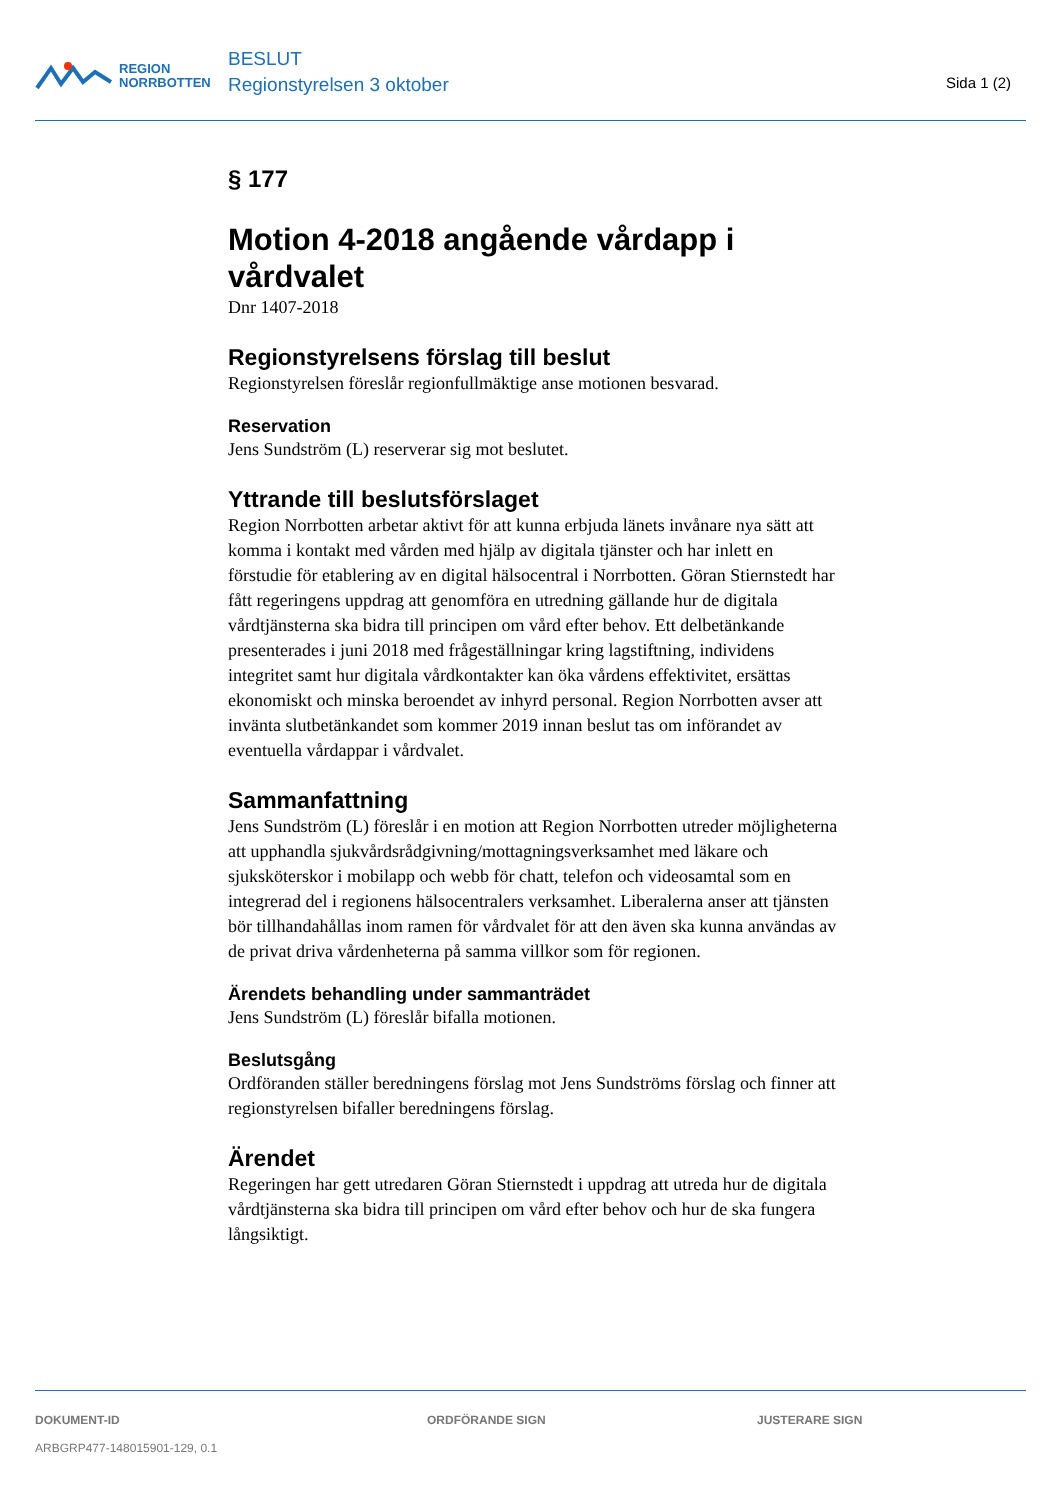REGION
NORRBOTTEN
BESLUT
Regionstyrelsen 3 oktober
Sida 1 (2)
§ 177
Motion 4-2018 angående vårdapp i vårdvalet
Dnr 1407-2018
Regionstyrelsens förslag till beslut
Regionstyrelsen föreslår regionfullmäktige anse motionen besvarad.
Reservation
Jens Sundström (L) reserverar sig mot beslutet.
Yttrande till beslutsförslaget
Region Norrbotten arbetar aktivt för att kunna erbjuda länets invånare nya sätt att komma i kontakt med vården med hjälp av digitala tjänster och har inlett en förstudie för etablering av en digital hälsocentral i Norrbotten. Göran Stiernstedt har fått regeringens uppdrag att genomföra en utredning gällande hur de digitala vårdtjänsterna ska bidra till principen om vård efter behov. Ett delbetänkande presenterades i juni 2018 med frågeställningar kring lagstiftning, individens integritet samt hur digitala vårdkontakter kan öka vårdens effektivitet, ersättas ekonomiskt och minska beroendet av inhyrd personal. Region Norrbotten avser att invänta slutbetänkandet som kommer 2019 innan beslut tas om införandet av eventuella vårdappar i vårdvalet.
Sammanfattning
Jens Sundström (L) föreslår i en motion att Region Norrbotten utreder möjligheterna att upphandla sjukvårdsrådgivning/mottagningsverksamhet med läkare och sjuksköterskor i mobilapp och webb för chatt, telefon och videosamtal som en integrerad del i regionens hälsocentralers verksamhet. Liberalerna anser att tjänsten bör tillhandahållas inom ramen för vårdvalet för att den även ska kunna användas av de privat driva vårdenheterna på samma villkor som för regionen.
Ärendets behandling under sammanträdet
Jens Sundström (L) föreslår bifalla motionen.
Beslutsgång
Ordföranden ställer beredningens förslag mot Jens Sundströms förslag och finner att regionstyrelsen bifaller beredningens förslag.
Ärendet
Regeringen har gett utredaren Göran Stiernstedt i uppdrag att utreda hur de digitala vårdtjänsterna ska bidra till principen om vård efter behov och hur de ska fungera långsiktigt.
DOKUMENT-ID
ARBGRP477-148015901-129, 0.1
ORDFÖRANDE SIGN JUSTERARE SIGN